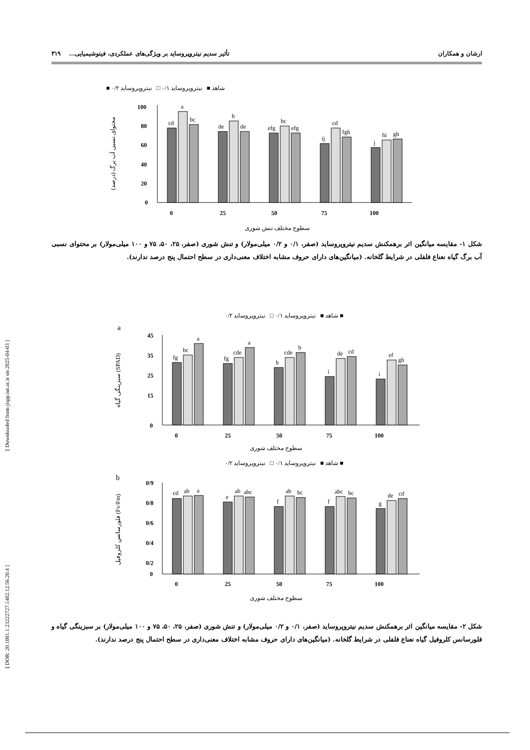[ Downloaded from jispp.iut.ac.ir on 2025-04-03 ]
[ DOR: 20.1001.1.23222727.1402.12.56.20.4 ]
ارشان و همکاران تأثیر سدیم نیتروپروساید بر ویژگی‌های عملکردی، فیتوشیمیایی... ۳۱۹
شاهد ■ نیتروپروساید ۰/۱ □ نیتروپروساید ۰/۲ ■
محتوای نسبی آب برگ (درصد)
100
80
60
40
20
0
cd
a
bc
de
b
de
efg
bc
efg
ij
cd
fgh
j
hi
gh
0
25
50
75
100
سطوح مختلف تنش شوری
شکل ۱- مقایسه میانگین اثر برهمکنش سدیم نیتروپروساید (صفر، ۰/۱ و ۰/۲ میلی‌مولار) و تنش شوری (صفر، ۲۵، ۵۰، ۷۵ و ۱۰۰ میلی‌مولار) بر محتوای نسبی آب برگ گیاه نعناع فلفلی در شرایط گلخانه. (میانگین‌های دارای حروف مشابه اختلاف معنی‌داری در سطح احتمال پنج درصد ندارند).
شاهد ■ نیتروپروساید ۰/۱ □ نیتروپروساید ۰/۲ ■
a
سبزینگی گیاه (SPAD)
45
35
25
15
0
fg
bc
a
fg
cde
a
h
cde
b
i
de
cd
i
ef
gh
0
25
50
75
100
سطوح مختلف شوری
شاهد ■ نیتروپروساید ۰/۱ □ نیتروپروساید ۰/۲ ■
b
فلورسانس کلروفیل (Fv/Fm)
0/9
0/8
0/6
0/4
0/2
0
cd
ab
a
e
ab
abc
f
ab
bc
f
abc
bc
g
de
cd
0
25
50
75
100
سطوح مختلف شوری
شکل ۲- مقایسه میانگین اثر برهمکنش سدیم نیتروپروساید (صفر، ۰/۱ و ۰/۲ میلی‌مولار) و تنش شوری (صفر، ۲۵، ۵۰، ۷۵ و ۱۰۰ میلی‌مولار) بر سبزینگی گیاه و فلورسانس کلروفیل گیاه نعناع فلفلی در شرایط گلخانه. (میانگین‌های دارای حروف مشابه اختلاف معنی‌داری در سطح احتمال پنج درصد ندارند).